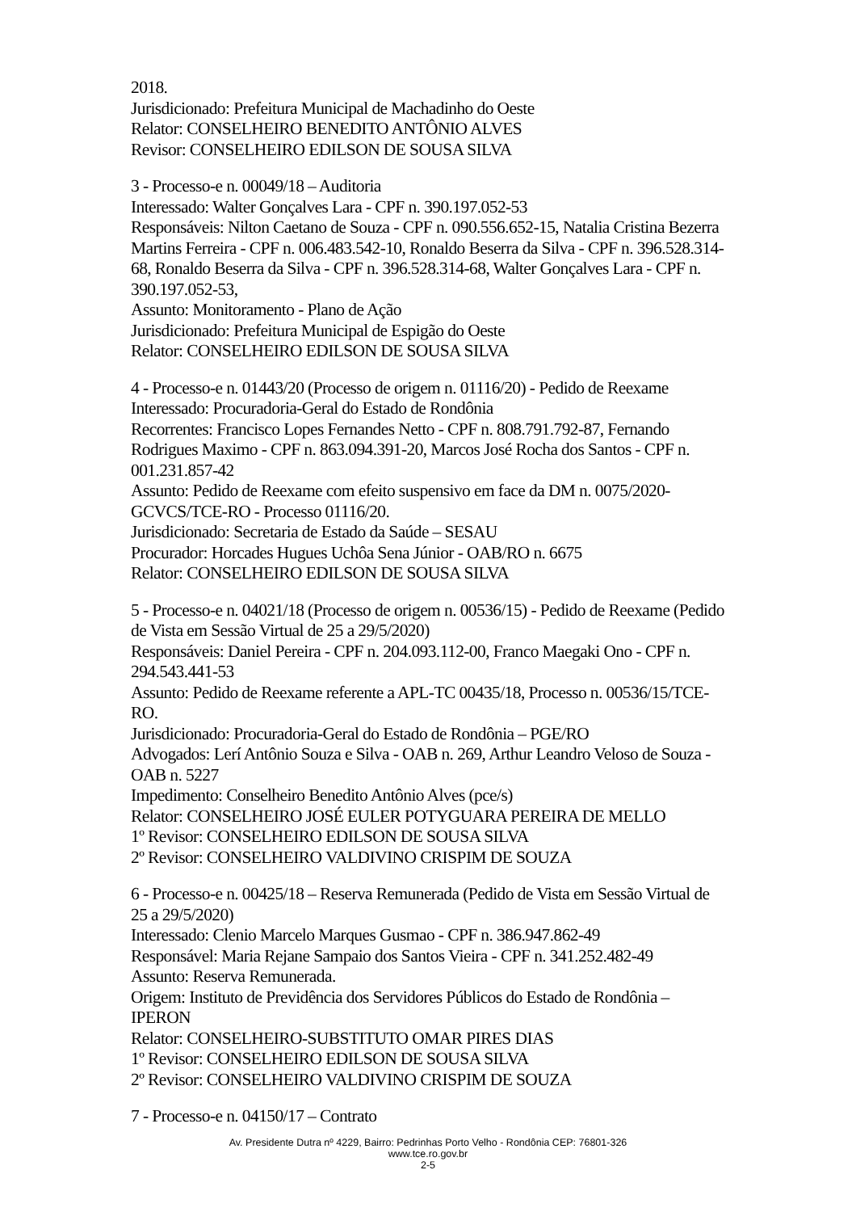2018.
Jurisdicionado: Prefeitura Municipal de Machadinho do Oeste
Relator: CONSELHEIRO BENEDITO ANTÔNIO ALVES
Revisor: CONSELHEIRO EDILSON DE SOUSA SILVA
3 - Processo-e n. 00049/18 – Auditoria
Interessado: Walter Gonçalves Lara - CPF n. 390.197.052-53
Responsáveis: Nilton Caetano de Souza - CPF n. 090.556.652-15, Natalia Cristina Bezerra Martins Ferreira - CPF n. 006.483.542-10, Ronaldo Beserra da Silva - CPF n. 396.528.314-68, Ronaldo Beserra da Silva - CPF n. 396.528.314-68, Walter Gonçalves Lara - CPF n. 390.197.052-53,
Assunto: Monitoramento - Plano de Ação
Jurisdicionado: Prefeitura Municipal de Espigão do Oeste
Relator: CONSELHEIRO EDILSON DE SOUSA SILVA
4 - Processo-e n. 01443/20 (Processo de origem n. 01116/20) - Pedido de Reexame
Interessado: Procuradoria-Geral do Estado de Rondônia
Recorrentes: Francisco Lopes Fernandes Netto - CPF n. 808.791.792-87, Fernando Rodrigues Maximo - CPF n. 863.094.391-20, Marcos José Rocha dos Santos - CPF n. 001.231.857-42
Assunto: Pedido de Reexame com efeito suspensivo em face da DM n. 0075/2020-GCVCS/TCE-RO - Processo 01116/20.
Jurisdicionado: Secretaria de Estado da Saúde – SESAU
Procurador: Horcades Hugues Uchôa Sena Júnior - OAB/RO n. 6675
Relator: CONSELHEIRO EDILSON DE SOUSA SILVA
5 - Processo-e n. 04021/18 (Processo de origem n. 00536/15) - Pedido de Reexame (Pedido de Vista em Sessão Virtual de 25 a 29/5/2020)
Responsáveis: Daniel Pereira - CPF n. 204.093.112-00, Franco Maegaki Ono - CPF n. 294.543.441-53
Assunto: Pedido de Reexame referente a APL-TC 00435/18, Processo n. 00536/15/TCE-RO.
Jurisdicionado: Procuradoria-Geral do Estado de Rondônia – PGE/RO
Advogados: Lerí Antônio Souza e Silva - OAB n. 269, Arthur Leandro Veloso de Souza - OAB n. 5227
Impedimento: Conselheiro Benedito Antônio Alves (pce/s)
Relator: CONSELHEIRO JOSÉ EULER POTYGUARA PEREIRA DE MELLO
1º Revisor: CONSELHEIRO EDILSON DE SOUSA SILVA
2º Revisor: CONSELHEIRO VALDIVINO CRISPIM DE SOUZA
6 - Processo-e n. 00425/18 – Reserva Remunerada (Pedido de Vista em Sessão Virtual de 25 a 29/5/2020)
Interessado: Clenio Marcelo Marques Gusmao - CPF n. 386.947.862-49
Responsável: Maria Rejane Sampaio dos Santos Vieira - CPF n. 341.252.482-49
Assunto: Reserva Remunerada.
Origem: Instituto de Previdência dos Servidores Públicos do Estado de Rondônia – IPERON
Relator: CONSELHEIRO-SUBSTITUTO OMAR PIRES DIAS
1º Revisor: CONSELHEIRO EDILSON DE SOUSA SILVA
2º Revisor: CONSELHEIRO VALDIVINO CRISPIM DE SOUZA
7 - Processo-e n. 04150/17 – Contrato
Av. Presidente Dutra nº 4229, Bairro: Pedrinhas Porto Velho - Rondônia CEP: 76801-326
www.tce.ro.gov.br
2-5